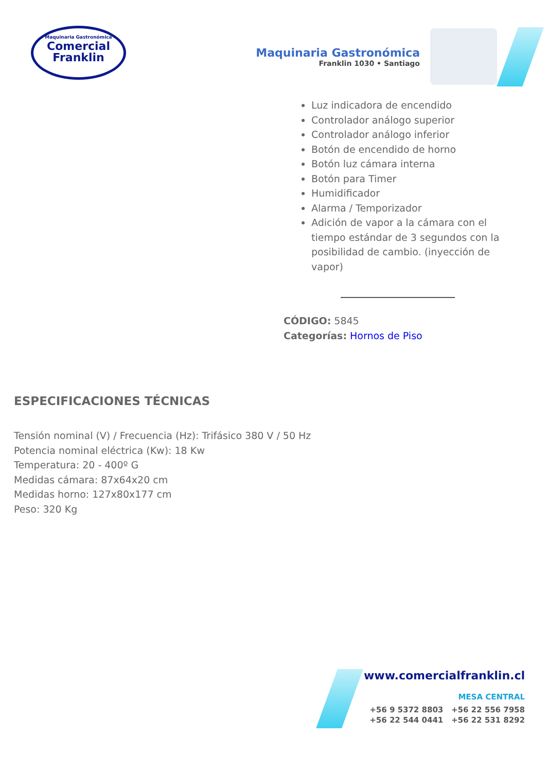Maquinaria Gastronómica
Comercial
Franklin
Maquinaria Gastronómica
Franklin 1030 • Santiago
Luz indicadora de encendido
Controlador análogo superior
Controlador análogo inferior
Botón de encendido de horno
Botón luz cámara interna
Botón para Timer
Humidificador
Alarma / Temporizador
Adición de vapor a la cámara con el tiempo estándar de 3 segundos con la posibilidad de cambio. (inyección de vapor)
CÓDIGO: 5845
Categorías: Hornos de Piso
ESPECIFICACIONES TÉCNICAS
Tensión nominal (V) / Frecuencia (Hz): Trifásico 380 V / 50 Hz
Potencia nominal eléctrica (Kw): 18 Kw
Temperatura: 20 - 400º G
Medidas cámara: 87x64x20 cm
Medidas horno: 127x80x177 cm
Peso: 320 Kg
www.comercialfranklin.cl
MESA CENTRAL
+56 9 5372 8803 +56 22 556 7958
+56 22 544 0441 +56 22 531 8292